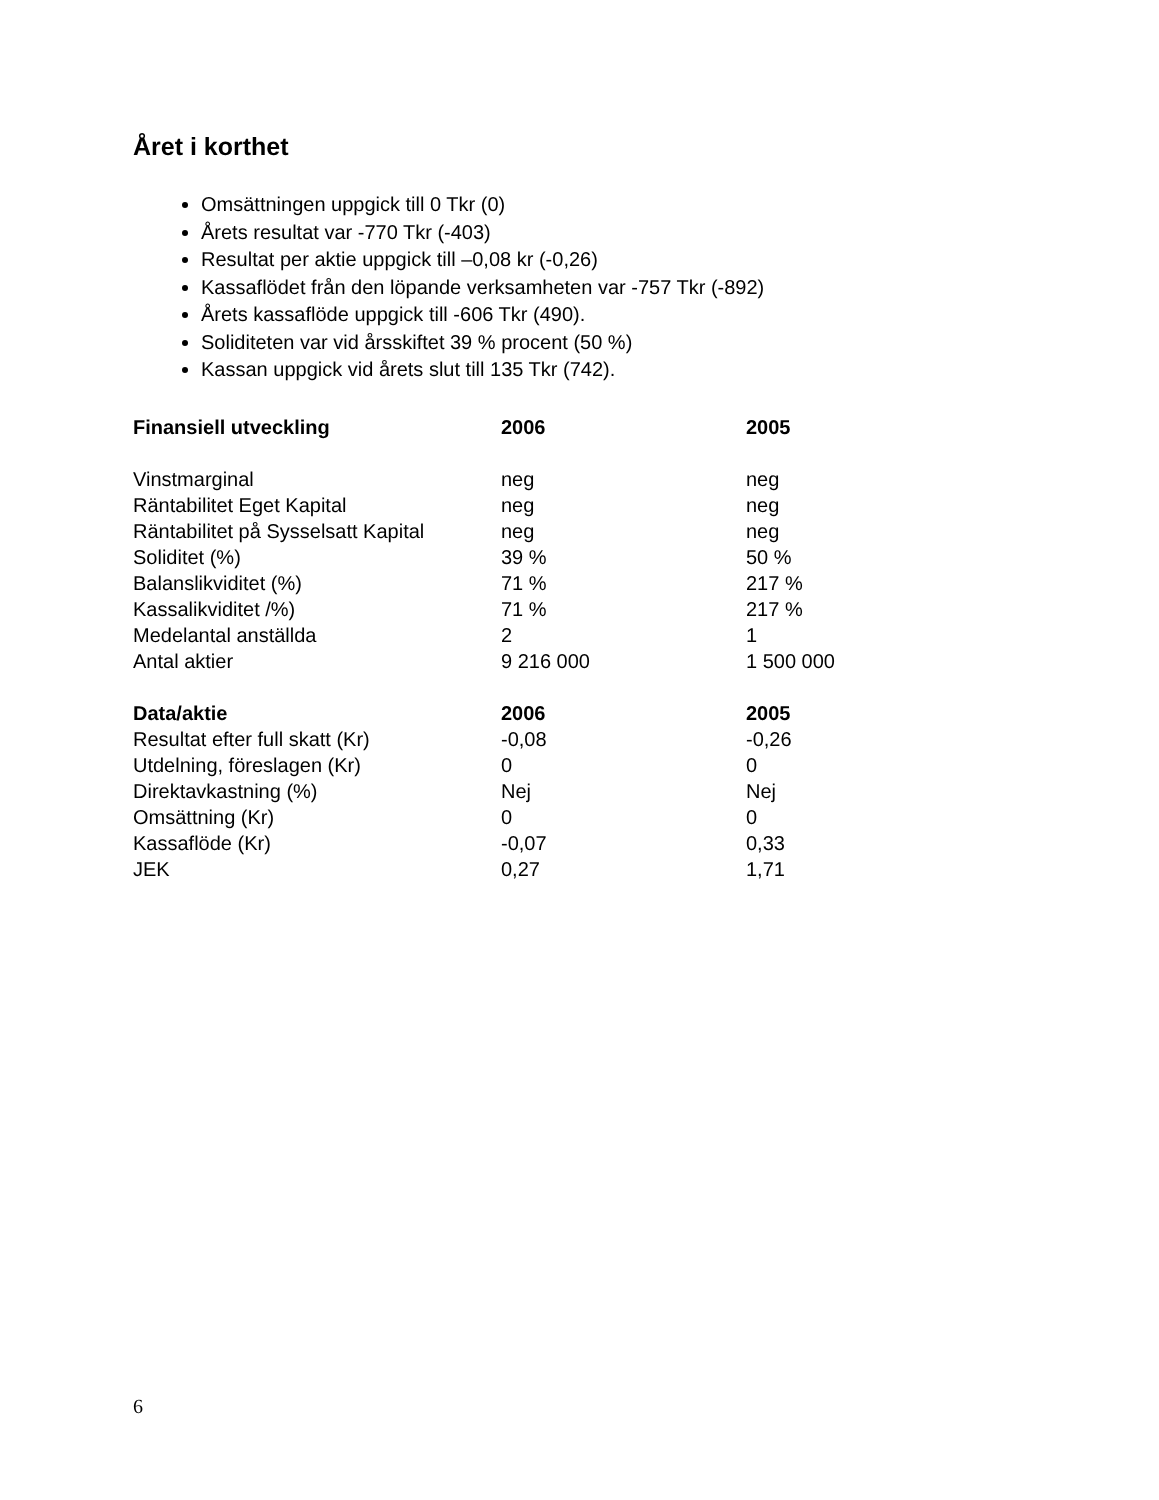Året i korthet
Omsättningen uppgick till 0 Tkr (0)
Årets resultat var -770 Tkr (-403)
Resultat per aktie uppgick till –0,08 kr (-0,26)
Kassaflödet från den löpande verksamheten var -757 Tkr (-892)
Årets kassaflöde uppgick till -606 Tkr (490).
Soliditeten var vid årsskiftet 39 % procent (50 %)
Kassan uppgick vid årets slut till 135 Tkr (742).
| Finansiell utveckling | 2006 | 2005 |
| --- | --- | --- |
| Vinstmarginal | neg | neg |
| Räntabilitet Eget Kapital | neg | neg |
| Räntabilitet på Sysselsatt Kapital | neg | neg |
| Soliditet (%) | 39 % | 50 % |
| Balanslikviditet (%) | 71 % | 217 % |
| Kassalikviditet /%) | 71 % | 217 % |
| Medelantal anställda | 2 | 1 |
| Antal aktier | 9 216 000 | 1 500 000 |
| Data/aktie | 2006 | 2005 |
| Resultat efter full skatt (Kr) | -0,08 | -0,26 |
| Utdelning, föreslagen (Kr) | 0 | 0 |
| Direktavkastning (%) | Nej | Nej |
| Omsättning (Kr) | 0 | 0 |
| Kassaflöde (Kr) | -0,07 | 0,33 |
| JEK | 0,27 | 1,71 |
6